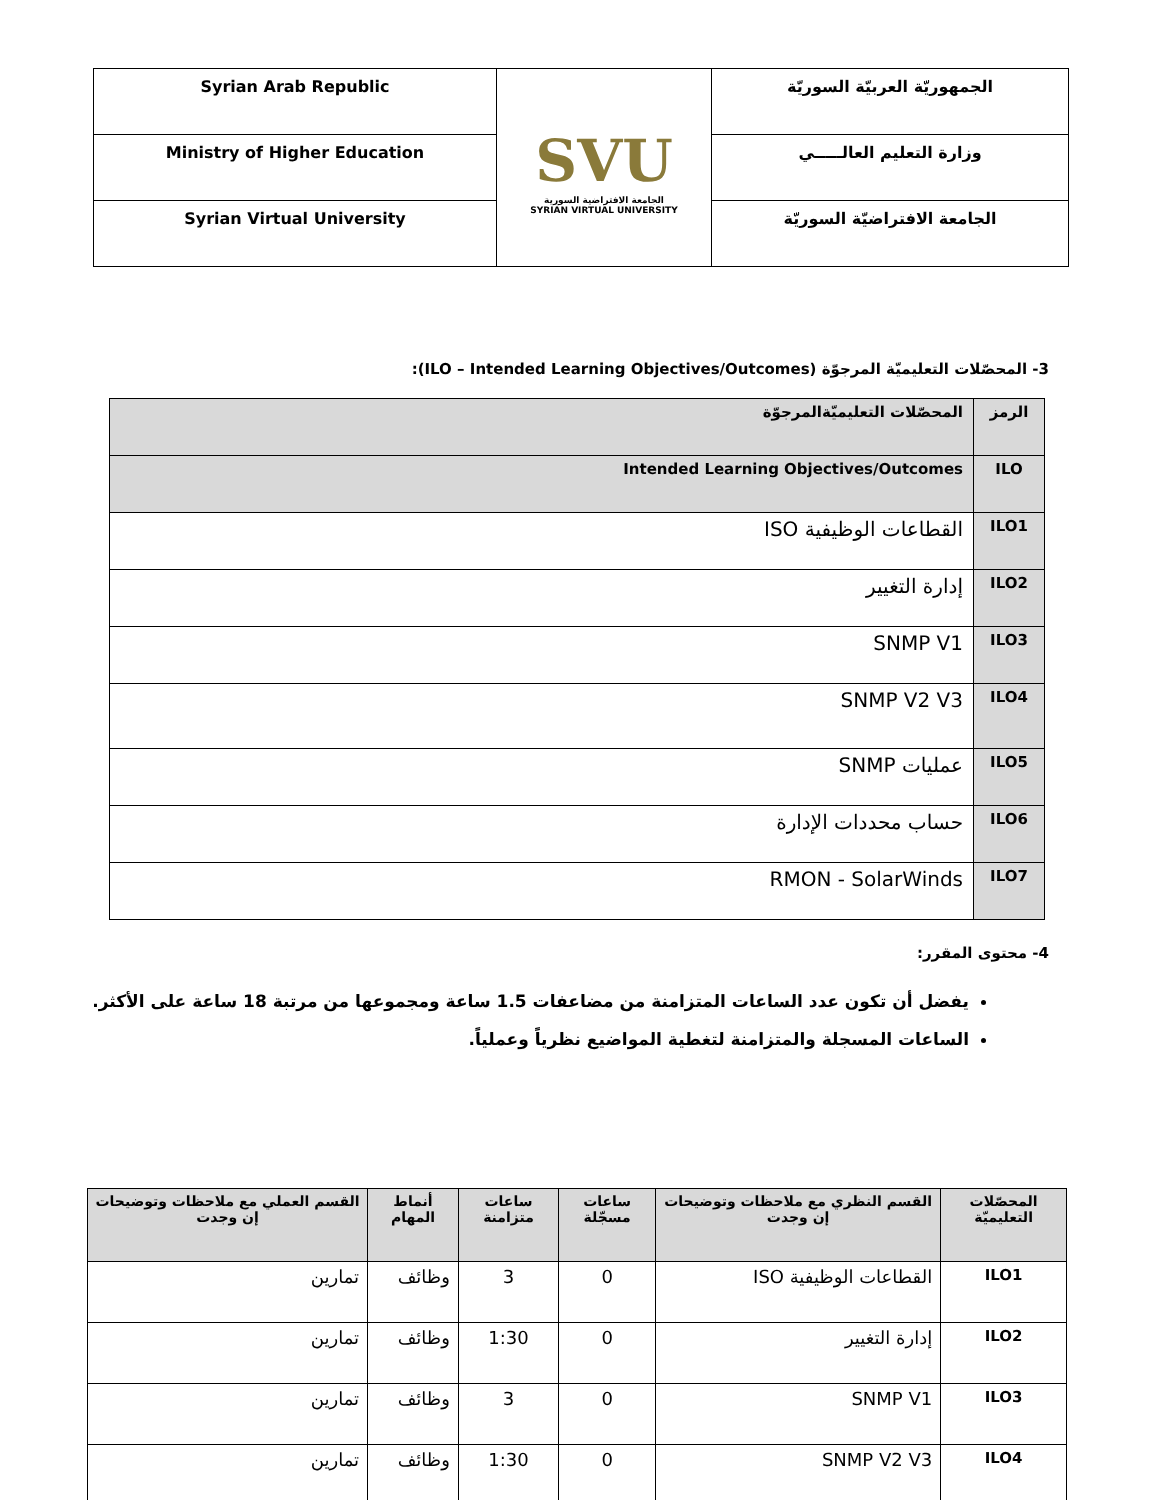| Syrian Arab Republic | SVU الجامعة الافتراضية السورية SYRIAN VIRTUAL UNIVERSITY | الجمهوريّة العربيّة السوريّة |
| Ministry of Higher Education | | وزارة التعليم العالـــــي |
| Syrian Virtual University | | الجامعة الافتراضيّة السوريّة |
3- المحصّلات التعليميّة المرجوّة (ILO – Intended Learning Objectives/Outcomes):
| الرمز | المحصّلات التعليميّةالمرجوّة |
| ILO | Intended Learning Objectives/Outcomes |
| ILO1 | القطاعات الوظيفية ISO |
| ILO2 | إدارة التغيير |
| ILO3 | SNMP V1 |
| ILO4 | SNMP V2 V3 |
| ILO5 | عمليات SNMP |
| ILO6 | حساب محددات الإدارة |
| ILO7 | RMON - SolarWinds |
4- محتوى المقرر:
يفضل أن تكون عدد الساعات المتزامنة من مضاعفات 1.5 ساعة ومجموعها من مرتبة 18 ساعة على الأكثر.
الساعات المسجلة والمتزامنة لتغطية المواضيع نظرياً وعملياً.
| المحصّلات التعليميّة | القسم النظري مع ملاحظات وتوضيحات إن وجدت | ساعات مسجّلة | ساعات متزامنة | أنماط المهام | القسم العملي مع ملاحظات وتوضيحات إن وجدت |
| --- | --- | --- | --- | --- | --- |
| ILO1 | القطاعات الوظيفية ISO | 0 | 3 | وظائف | تمارين |
| ILO2 | إدارة التغيير | 0 | 1:30 | وظائف | تمارين |
| ILO3 | SNMP V1 | 0 | 3 | وظائف | تمارين |
| ILO4 | SNMP V2 V3 | 0 | 1:30 | وظائف | تمارين |